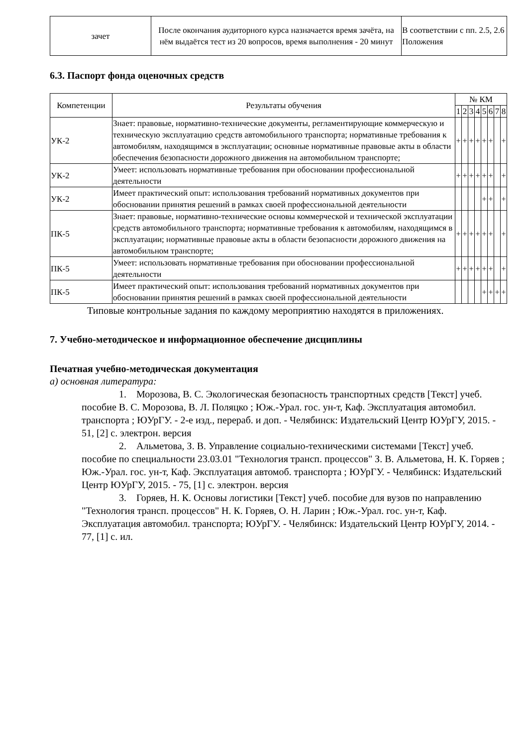| зачет | После окончания аудиторного курса назначается время зачёта, на нём выдаётся тест из 20 вопросов, время выполнения - 20 минут | В соответствии с пп. 2.5, 2.6 Положения |
6.3. Паспорт фонда оценочных средств
| Компетенции | Результаты обучения | № КМ | | | | | | | |
| --- | --- | --- | --- | --- | --- | --- | --- | --- | --- |
| | | 1 | 2 | 3 | 4 | 5 | 6 | 7 | 8 |
| УК-2 | Знает: правовые, нормативно-технические документы, регламентирующие коммерческую и техническую эксплуатацию средств автомобильного транспорта; нормативные требования к автомобилям, находящимся в эксплуатации; основные нормативные правовые акты в области обеспечения безопасности дорожного движения на автомобильном транспорте; | + | + | + | + | + | + | | + |
| УК-2 | Умеет: использовать нормативные требования при обосновании профессиональной деятельности | + | + | + | + | + | + | | + |
| УК-2 | Имеет практический опыт: использования требований нормативных документов при обосновании принятия решений в рамках своей профессиональной деятельности | | | | | + | + | | + |
| ПК-5 | Знает: правовые, нормативно-технические основы коммерческой и технической эксплуатации средств автомобильного транспорта; нормативные требования к автомобилям, находящимся в эксплуатации; нормативные правовые акты в области безопасности дорожного движения на автомобильном транспорте; | + | + | + | + | + | + | | + |
| ПК-5 | Умеет: использовать нормативные требования при обосновании профессиональной деятельности | + | + | + | + | + | + | | + |
| ПК-5 | Имеет практический опыт: использования требований нормативных документов при обосновании принятия решений в рамках своей профессиональной деятельности | | | | | + | + | + | + |
Типовые контрольные задания по каждому мероприятию находятся в приложениях.
7. Учебно-методическое и информационное обеспечение дисциплины
Печатная учебно-методическая документация
а) основная литература:
1. Морозова, В. С. Экологическая безопасность транспортных средств [Текст] учеб. пособие В. С. Морозова, В. Л. Поляцко ; Юж.-Урал. гос. ун-т, Каф. Эксплуатация автомобил. транспорта ; ЮУрГУ. - 2-е изд., перераб. и доп. - Челябинск: Издательский Центр ЮУрГУ, 2015. - 51, [2] с. электрон. версия
2. Альметова, З. В. Управление социально-техническими системами [Текст] учеб. пособие по специальности 23.03.01 "Технология трансп. процессов" З. В. Альметова, Н. К. Горяев ; Юж.-Урал. гос. ун-т, Каф. Эксплуатация автомоб. транспорта ; ЮУрГУ. - Челябинск: Издательский Центр ЮУрГУ, 2015. - 75, [1] с. электрон. версия
3. Горяев, Н. К. Основы логистики [Текст] учеб. пособие для вузов по направлению "Технология трансп. процессов" Н. К. Горяев, О. Н. Ларин ; Юж.-Урал. гос. ун-т, Каф. Эксплуатация автомобил. транспорта; ЮУрГУ. - Челябинск: Издательский Центр ЮУрГУ, 2014. - 77, [1] с. ил.